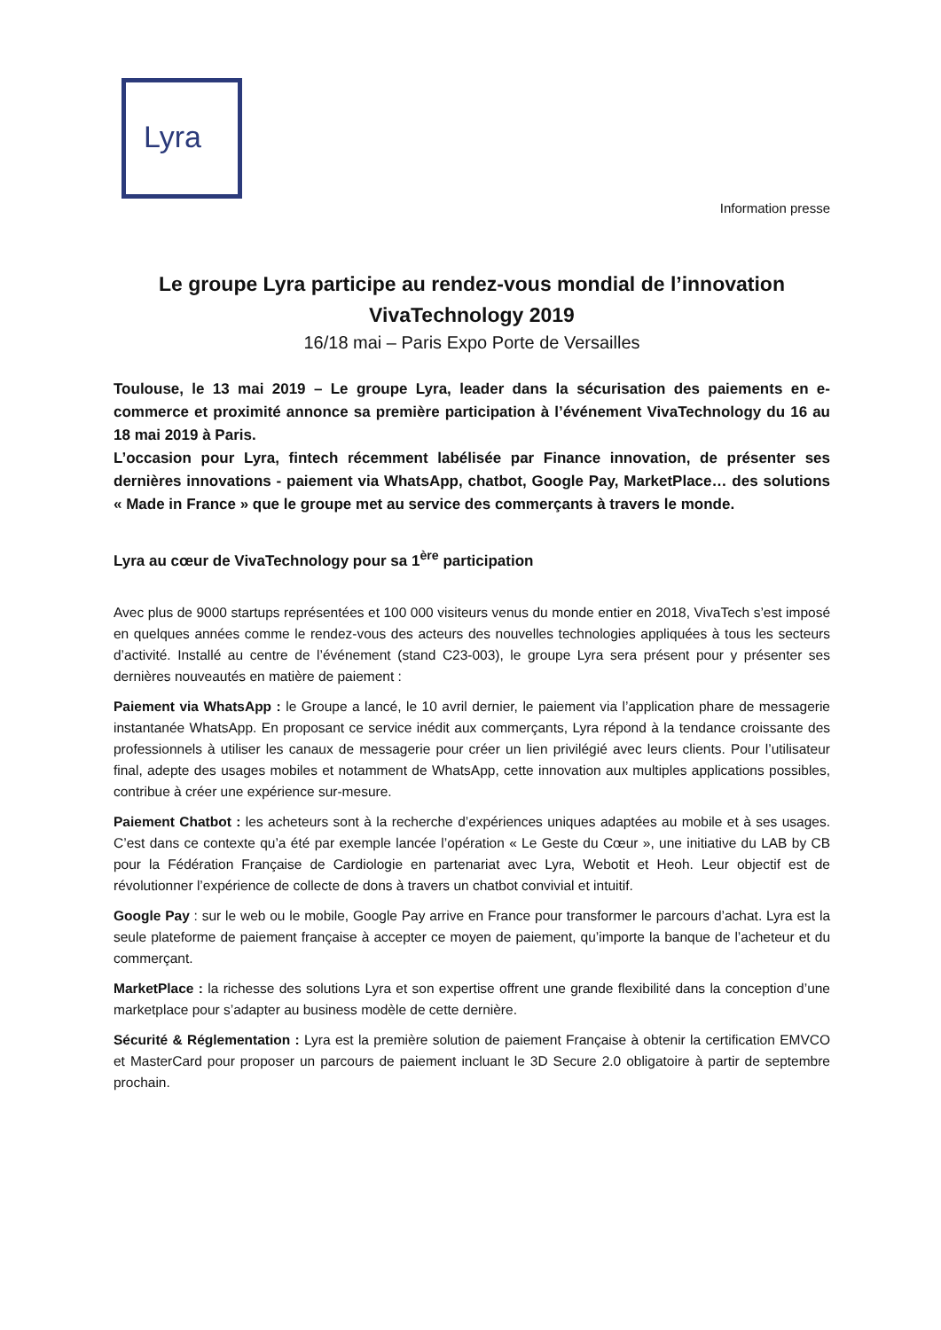Lyra
Information presse
Le groupe Lyra participe au rendez-vous mondial de l’innovation
VivaTechnology 2019
16/18 mai – Paris Expo Porte de Versailles
Toulouse, le 13 mai 2019 – Le groupe Lyra, leader dans la sécurisation des paiements en e-commerce et proximité annonce sa première participation à l’événement VivaTechnology du 16 au 18 mai 2019 à Paris.
L’occasion pour Lyra, fintech récemment labélisée par Finance innovation, de présenter ses dernières innovations - paiement via WhatsApp, chatbot, Google Pay, MarketPlace… des solutions « Made in France » que le groupe met au service des commerçants à travers le monde.
Lyra au cœur de VivaTechnology pour sa 1<sup>ère</sup> participation
Avec plus de 9000 startups représentées et 100 000 visiteurs venus du monde entier en 2018, VivaTech s’est imposé en quelques années comme le rendez-vous des acteurs des nouvelles technologies appliquées à tous les secteurs d’activité. Installé au centre de l’événement (stand C23-003), le groupe Lyra sera présent pour y présenter ses dernières nouveautés en matière de paiement :
Paiement via WhatsApp : le Groupe a lancé, le 10 avril dernier, le paiement via l’application phare de messagerie instantanée WhatsApp. En proposant ce service inédit aux commerçants, Lyra répond à la tendance croissante des professionnels à utiliser les canaux de messagerie pour créer un lien privilégié avec leurs clients. Pour l’utilisateur final, adepte des usages mobiles et notamment de WhatsApp, cette innovation aux multiples applications possibles, contribue à créer une expérience sur-mesure.
Paiement Chatbot : les acheteurs sont à la recherche d’expériences uniques adaptées au mobile et à ses usages. C’est dans ce contexte qu’a été par exemple lancée l’opération « Le Geste du Cœur », une initiative du LAB by CB pour la Fédération Française de Cardiologie en partenariat avec Lyra, Webotit et Heoh. Leur objectif est de révolutionner l’expérience de collecte de dons à travers un chatbot convivial et intuitif.
Google Pay : sur le web ou le mobile, Google Pay arrive en France pour transformer le parcours d’achat. Lyra est la seule plateforme de paiement française à accepter ce moyen de paiement, qu’importe la banque de l’acheteur et du commerçant.
MarketPlace : la richesse des solutions Lyra et son expertise offrent une grande flexibilité dans la conception d’une marketplace pour s’adapter au business modèle de cette dernière.
Sécurité & Réglementation : Lyra est la première solution de paiement Française à obtenir la certification EMVCO et MasterCard pour proposer un parcours de paiement incluant le 3D Secure 2.0 obligatoire à partir de septembre prochain.